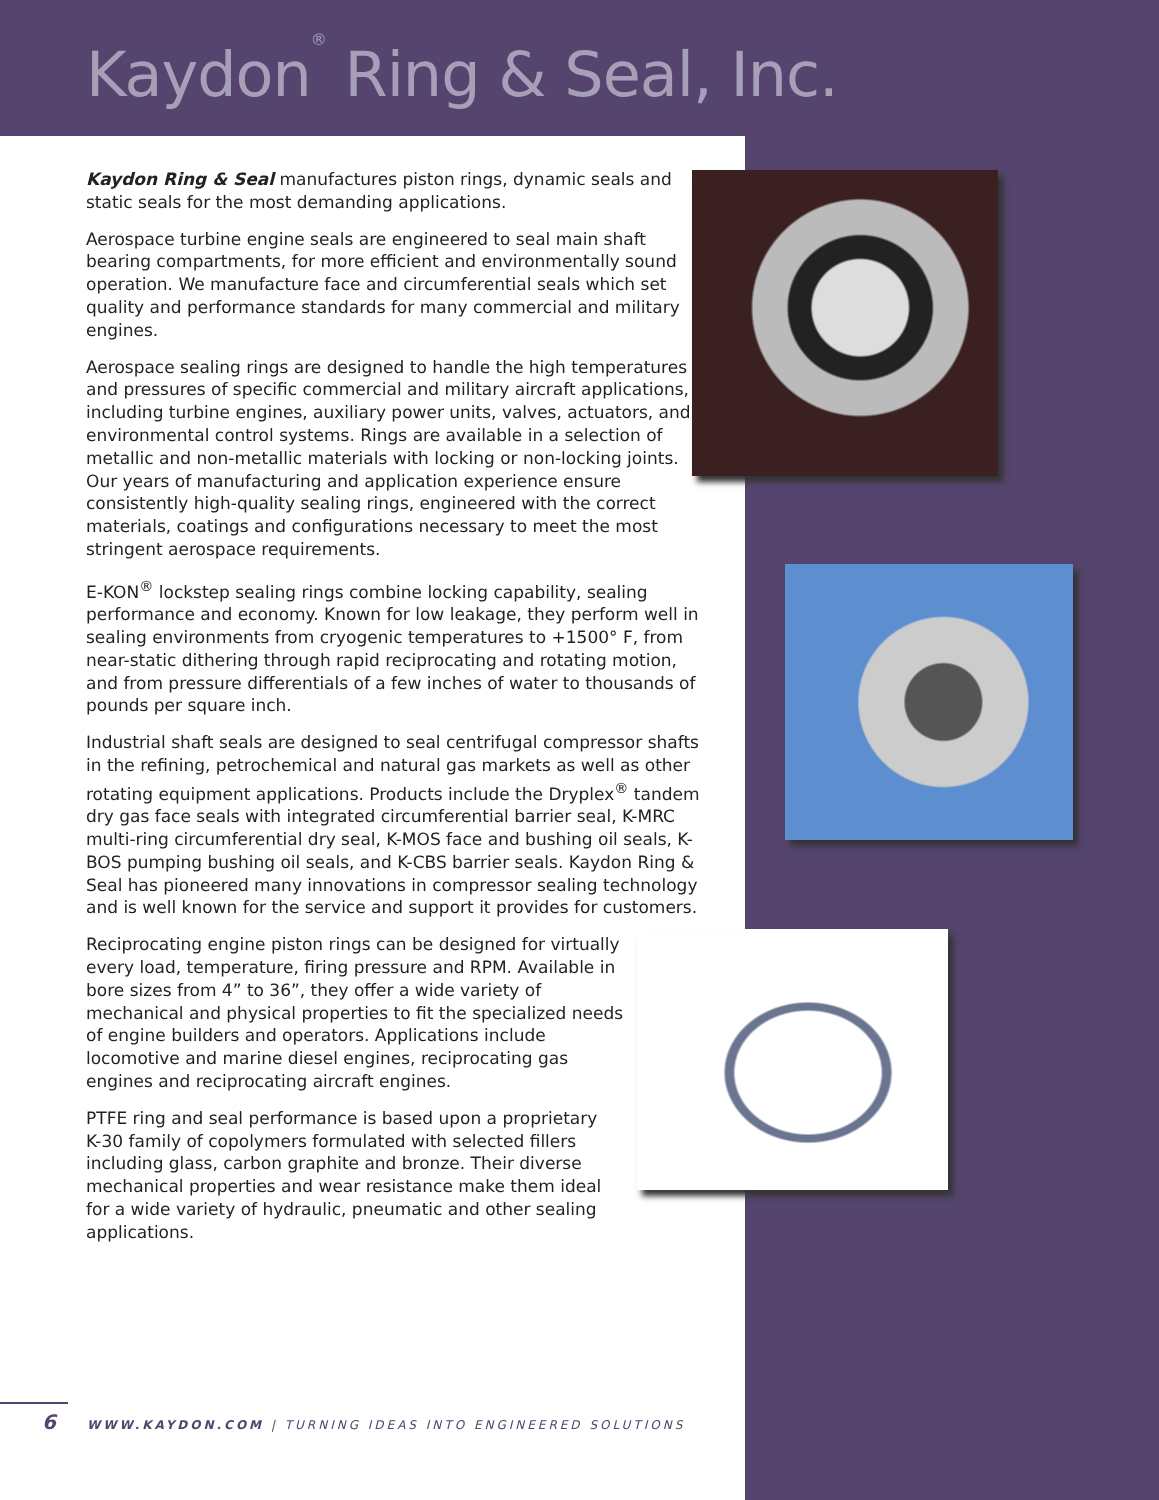Kaydon<sup>®</sup> Ring & Seal, Inc.
Kaydon Ring & Seal manufactures piston rings, dynamic seals and static seals for the most demanding applications.
Aerospace turbine engine seals are engineered to seal main shaft bearing compartments, for more efficient and environmentally sound operation. We manufacture face and circumferential seals which set quality and performance standards for many commercial and military engines.
Aerospace sealing rings are designed to handle the high temperatures and pressures of specific commercial and military aircraft applications, including turbine engines, auxiliary power units, valves, actuators, and environmental control systems. Rings are available in a selection of metallic and non-metallic materials with locking or non-locking joints. Our years of manufacturing and application experience ensure consistently high-quality sealing rings, engineered with the correct materials, coatings and configurations necessary to meet the most stringent aerospace requirements.
E-KON<sup>®</sup> lockstep sealing rings combine locking capability, sealing performance and economy. Known for low leakage, they perform well in sealing environments from cryogenic temperatures to +1500° F, from near-static dithering through rapid reciprocating and rotating motion, and from pressure differentials of a few inches of water to thousands of pounds per square inch.
Industrial shaft seals are designed to seal centrifugal compressor shafts in the refining, petrochemical and natural gas markets as well as other rotating equipment applications. Products include the Dryplex<sup>®</sup> tandem dry gas face seals with integrated circumferential barrier seal, K-MRC multi-ring circumferential dry seal, K-MOS face and bushing oil seals, K-BOS pumping bushing oil seals, and K-CBS barrier seals. Kaydon Ring & Seal has pioneered many innovations in compressor sealing technology and is well known for the service and support it provides for customers.
Reciprocating engine piston rings can be designed for virtually every load, temperature, firing pressure and RPM. Available in bore sizes from 4” to 36”, they offer a wide variety of mechanical and physical properties to fit the specialized needs of engine builders and operators. Applications include locomotive and marine diesel engines, reciprocating gas engines and reciprocating aircraft engines.
PTFE ring and seal performance is based upon a proprietary K-30 family of copolymers formulated with selected fillers including glass, carbon graphite and bronze. Their diverse mechanical properties and wear resistance make them ideal for a wide variety of hydraulic, pneumatic and other sealing applications.
6 WWW.KAYDON.COM | TURNING IDEAS INTO ENGINEERED SOLUTIONS